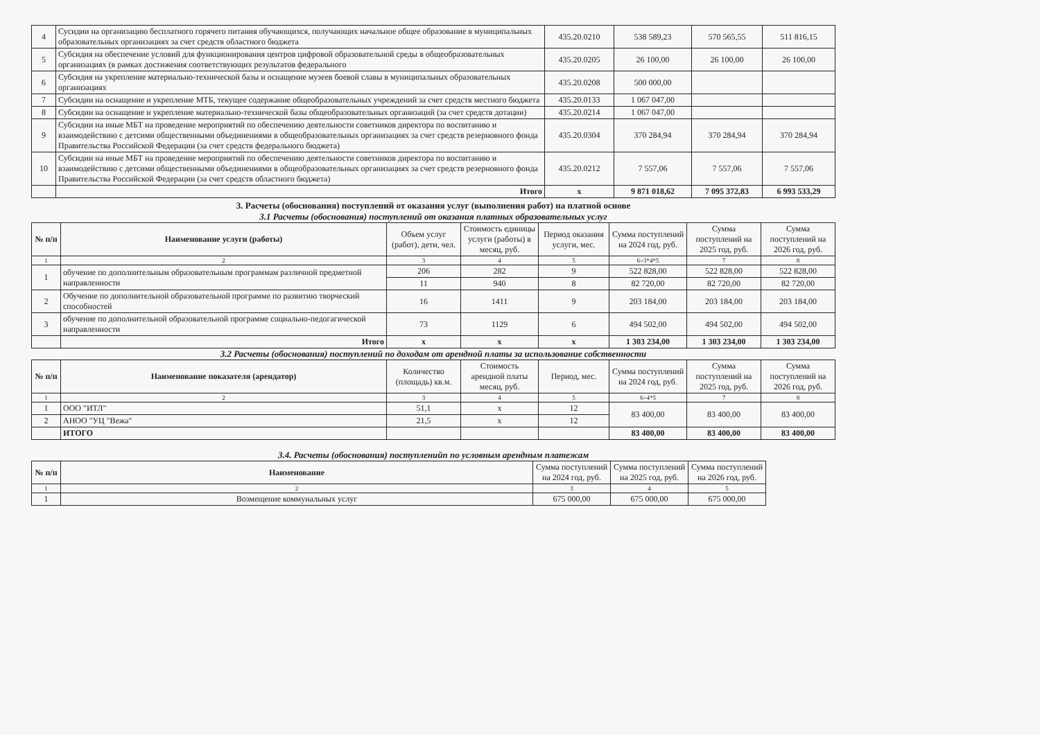| 4 | Сусидии на организацию бесплатного горячего питания обучающихся, получающих начальное общее образование в муниципальных образовательных организациях за счет средств областного бюджета | 435.20.0210 | 538 589,23 | 570 565,55 | 511 816,15 |
| 5 | Субсидия на обеспечение условий для функционирования центров цифровой образовательной среды в общеобразовательных организациях (в рамках достижения соответствующих результатов федерального | 435.20.0205 | 26 100,00 | 26 100,00 | 26 100,00 |
| 6 | Субсидия на укрепление материально-технической базы и оснащение музеев боевой славы в муниципальных образовательных организациях | 435.20.0208 | 500 000,00 | | |
| 7 | Субсидии на оснащение и укрепление МТБ, текущее содержание общеобразовательных учреждений за счет средств местного бюджета | 435.20.0133 | 1 067 047,00 | | |
| 8 | Субсидии на оснащение и укрепление материально-технической базы общеобразовательных организаций (за счет средств дотации) | 435.20.0214 | 1 067 047,00 | | |
| 9 | Субсидии на иные МБТ на проведение мероприятий по обеспечению деятельности советников директора по воспитанию и взаимодействию с детсими общественными объединениями в общеобразовательных организациях за счет средств резерновного фонда Правительства Российской Федерации (за счет средств федерального бюджета) | 435.20.0304 | 370 284,94 | 370 284,94 | 370 284,94 |
| 10 | Субсидии на иные МБТ на проведение мероприятий по обеспечению деятельности советников директора по воспитанию и взаимодействию с детсими общественными объединениями в общеобразовательных организациях за счет средств резерновного фонда Правительства Российской Федерации (за счет средств областного бюджета) | 435.20.0212 | 7 557,06 | 7 557,06 | 7 557,06 |
| | Итого | x | 9 871 018,62 | 7 095 372,83 | 6 993 533,29 |
3. Расчеты (обоснования) поступлений от оказания услуг (выполнения работ) на платной основе
3.1 Расчеты (обоснования) поступлений от оказания платных образовательных услуг
| № п/п | Наименование услуги (работы) | Объем услуг (работ), дети, чел. | Стоимость единицы услуги (работы) в месяц, руб. | Период оказания услуги, мес. | Сумма поступлений на 2024 год, руб. | Сумма поступлений на 2025 год, руб. | Сумма поступлений на 2026 год, руб. |
| --- | --- | --- | --- | --- | --- | --- | --- |
| 1 | 2 | 3 | 4 | 5 | 6=3*4*5 | 7 | 8 |
| 1 | обучение по дополнительным образовательным программам различной предметной направленности | 206 | 282 | 9 | 522 828,00 | 522 828,00 | 522 828,00 |
| | | 11 | 940 | 8 | 82 720,00 | 82 720,00 | 82 720,00 |
| 2 | Обучение по дополнительной образовательной программе по развитию творческий способностей | 16 | 1411 | 9 | 203 184,00 | 203 184,00 | 203 184,00 |
| 3 | обучение по дополнительной образовательной программе социально-педогагической направленности | 73 | 1129 | 6 | 494 502,00 | 494 502,00 | 494 502,00 |
| | Итого | x | x | x | 1 303 234,00 | 1 303 234,00 | 1 303 234,00 |
3.2 Расчеты (обоснования) поступлений по доходам от арендной платы за использование собственности
| № п/п | Наименование показателя (арендатор) | Количество (площадь) кв.м. | Стоимость арендной платы месяц, руб. | Период, мес. | Сумма поступлений на 2024 год, руб. | Сумма поступлений на 2025 год, руб. | Сумма поступлений на 2026 год, руб. |
| --- | --- | --- | --- | --- | --- | --- | --- |
| 1 | 2 | 3 | 4 | 5 | 6=4*5 | 7 | 8 |
| 1 | ООО "ИТЛ" | 51,1 | x | 12 | 83 400,00 | 83 400,00 | 83 400,00 |
| 2 | АНОО "УЦ "Вежа" | 21,5 | x | 12 | | | |
| | ИТОГО | | | | 83 400,00 | 83 400,00 | 83 400,00 |
3.4. Расчеты (обоснования) поступленийп по условным арендным платежам
| № п/п | Наименование | Сумма поступлений на 2024 год, руб. | Сумма поступлений на 2025 год, руб. | Сумма поступлений на 2026 год, руб. |
| --- | --- | --- | --- | --- |
| 1 | 2 | 3 | 4 | 5 |
| 1 | Возмещение коммунальных услуг | 675 000,00 | 675 000,00 | 675 000,00 |